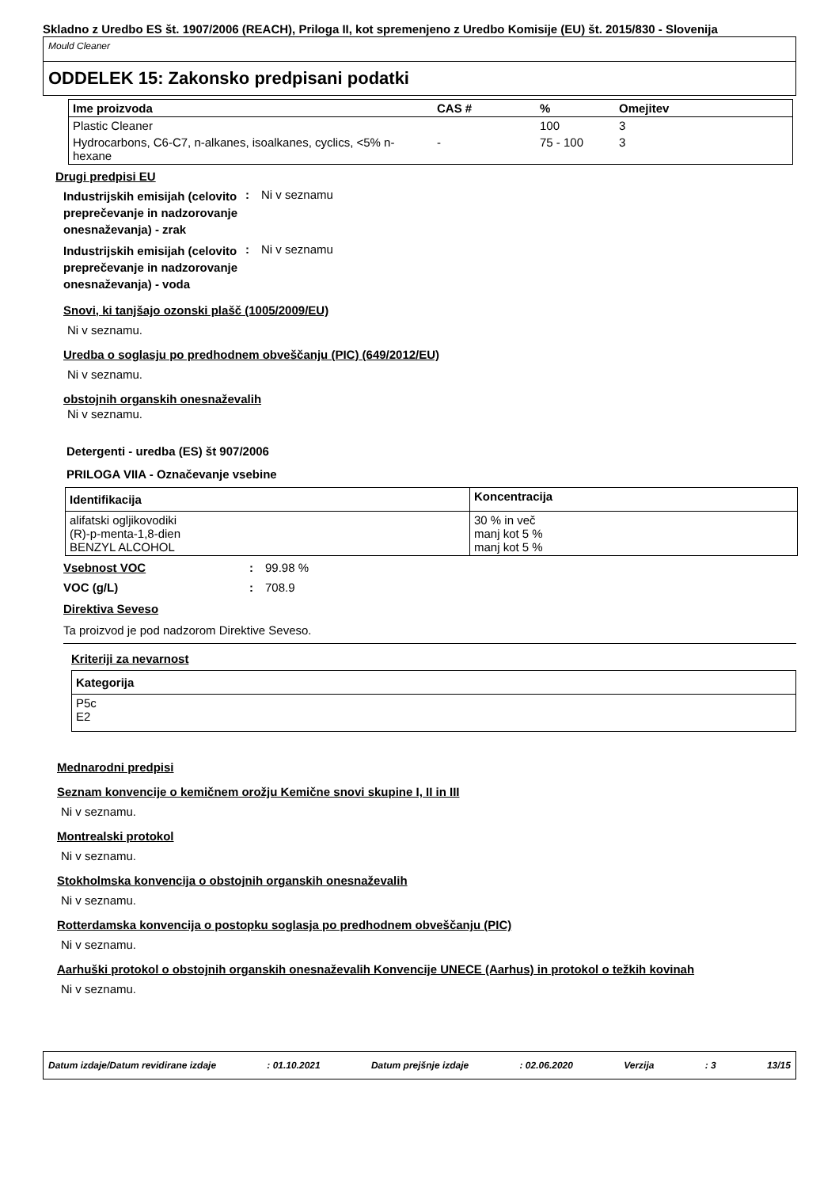Skladno z Uredbo ES št. 1907/2006 (REACH), Priloga II, kot spremenjeno z Uredbo Komisije (EU) št. 2015/830 - Slovenija
Mould Cleaner
ODDELEK 15: Zakonsko predpisani podatki
| Ime proizvoda | CAS # | % | Omejitev |
| --- | --- | --- | --- |
| Plastic Cleaner | | 100 | 3 |
| Hydrocarbons, C6-C7, n-alkanes, isoalkanes, cyclics, <5% n-hexane | - | 75 - 100 | 3 |
Drugi predpisi EU
Industrijskih emisijah (celovito preprečevanje in nadzorovanje onesnaževanja) - zrak
: Ni v seznamu
Industrijskih emisijah (celovito preprečevanje in nadzorovanje onesnaževanja) - voda
: Ni v seznamu
Snovi, ki tanjšajo ozonski plašč (1005/2009/EU)
Ni v seznamu.
Uredba o soglasju po predhodnem obveščanju (PIC) (649/2012/EU)
Ni v seznamu.
obstojnih organskih onesnaževalih
Ni v seznamu.
Detergenti - uredba (ES) št 907/2006
PRILOGA VIIA - Označevanje vsebine
| Identifikacija | Koncentracija |
| --- | --- |
| alifatski ogljikovodiki (R)-p-menta-1,8-dien BENZYL ALCOHOL | 30 % in več manj kot 5 % manj kot 5 % |
Vsebnost VOC :
99.98 %
VOC (g/L) :
708.9
Direktiva Seveso
Ta proizvod je pod nadzorom Direktive Seveso.
Kriteriji za nevarnost
| Kategorija |
| --- |
| P5c E2 |
Mednarodni predpisi
Seznam konvencije o kemičnem orožju Kemične snovi skupine I, II in III
Ni v seznamu.
Montrealski protokol
Ni v seznamu.
Stokholmska konvencija o obstojnih organskih onesnaževalih
Ni v seznamu.
Rotterdamska konvencija o postopku soglasja po predhodnem obveščanju (PIC)
Ni v seznamu.
Aarhuški protokol o obstojnih organskih onesnaževalih Konvencije UNECE (Aarhus) in protokol o težkih kovinah
Ni v seznamu.
Datum izdaje/Datum revidirane izdaje: 01.10.2021 Datum prejšnje izdaje: 02.06.2020 Verzija: 3 13/15